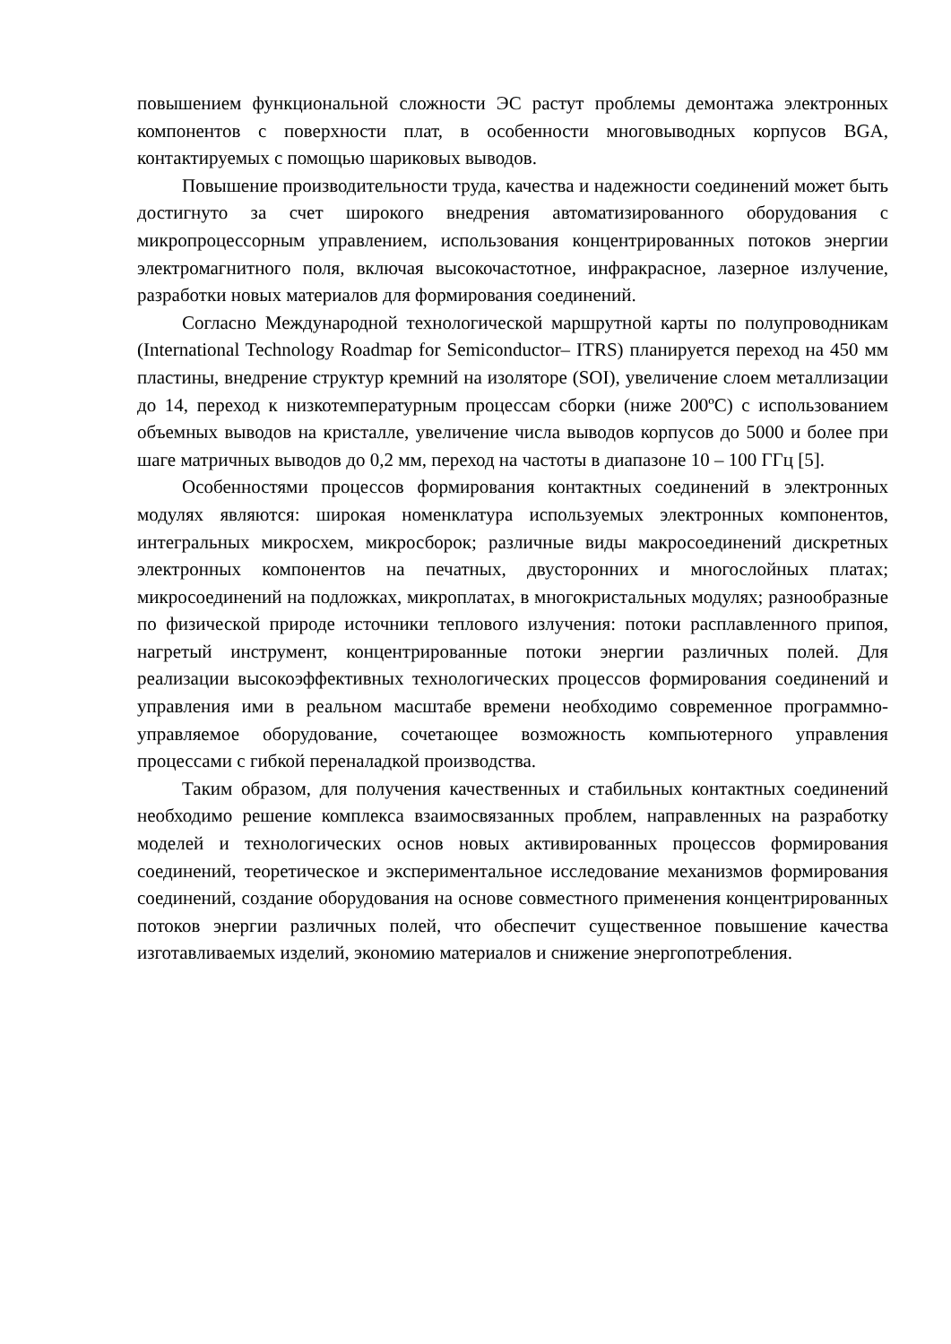повышением функциональной сложности ЭС растут проблемы демонтажа электронных компонентов с поверхности плат, в особенности многовыводных корпусов BGA, контактируемых с помощью шариковых выводов.
Повышение производительности труда, качества и надежности соединений может быть достигнуто за счет широкого внедрения автоматизированного оборудования с микропроцессорным управлением, использования концентрированных потоков энергии электромагнитного поля, включая высокочастотное, инфракрасное, лазерное излучение, разработки новых материалов для формирования соединений.
Согласно Международной технологической маршрутной карты по полупроводникам (International Technology Roadmap for Semiconductor– ITRS) планируется переход на 450 мм пластины, внедрение структур кремний на изоляторе (SOI), увеличение слоем металлизации до 14, переход к низкотемпературным процессам сборки (ниже 200ºС) с использованием объемных выводов на кристалле, увеличение числа выводов корпусов до 5000 и более при шаге матричных выводов до 0,2 мм, переход на частоты в диапазоне 10 – 100 ГГц [5].
Особенностями процессов формирования контактных соединений в электронных модулях являются: широкая номенклатура используемых электронных компонентов, интегральных микросхем, микросборок; различные виды макросоединений дискретных электронных компонентов на печатных, двусторонних и многослойных платах; микросоединений на подложках, микроплатах, в многокристальных модулях; разнообразные по физической природе источники теплового излучения: потоки расплавленного припоя, нагретый инструмент, концентрированные потоки энергии различных полей. Для реализации высокоэффективных технологических процессов формирования соединений и управления ими в реальном масштабе времени необходимо современное программно-управляемое оборудование, сочетающее возможность компьютерного управления процессами с гибкой переналадкой производства.
Таким образом, для получения качественных и стабильных контактных соединений необходимо решение комплекса взаимосвязанных проблем, направленных на разработку моделей и технологических основ новых активированных процессов формирования соединений, теоретическое и экспериментальное исследование механизмов формирования соединений, создание оборудования на основе совместного применения концентрированных потоков энергии различных полей, что обеспечит существенное повышение качества изготавливаемых изделий, экономию материалов и снижение энергопотребления.